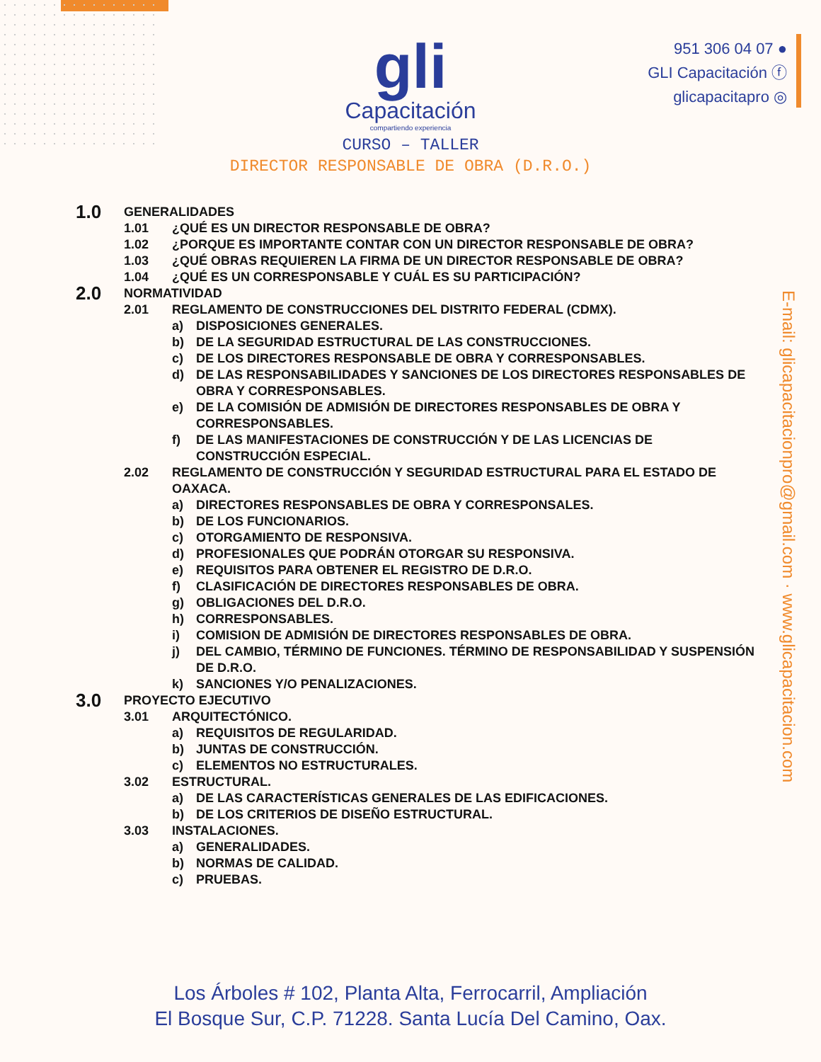gli
Capacitación
compartiendo experiencia
951 306 04 07 ●
GLI Capacitación ⓕ
glicapacitapro ◎
CURSO – TALLER
DIRECTOR RESPONSABLE DE OBRA (D.R.O.)
E-mail: glicapacitacionpro@gmail.com · www.glicapacitacion.com
1.0 GENERALIDADES
1.01 ¿QUÉ ES UN DIRECTOR RESPONSABLE DE OBRA?
1.02 ¿PORQUE ES IMPORTANTE CONTAR CON UN DIRECTOR RESPONSABLE DE OBRA?
1.03 ¿QUÉ OBRAS REQUIEREN LA FIRMA DE UN DIRECTOR RESPONSABLE DE OBRA?
1.04 ¿QUÉ ES UN CORRESPONSABLE Y CUÁL ES SU PARTICIPACIÓN?
2.0 NORMATIVIDAD
2.01 REGLAMENTO DE CONSTRUCCIONES DEL DISTRITO FEDERAL (CDMX).
a) DISPOSICIONES GENERALES.
b) DE LA SEGURIDAD ESTRUCTURAL DE LAS CONSTRUCCIONES.
c) DE LOS DIRECTORES RESPONSABLE DE OBRA Y CORRESPONSABLES.
d) DE LAS RESPONSABILIDADES Y SANCIONES DE LOS DIRECTORES RESPONSABLES DE OBRA Y CORRESPONSABLES.
e) DE LA COMISIÓN DE ADMISIÓN DE DIRECTORES RESPONSABLES DE OBRA Y CORRESPONSABLES.
f) DE LAS MANIFESTACIONES DE CONSTRUCCIÓN Y DE LAS LICENCIAS DE CONSTRUCCIÓN ESPECIAL.
2.02 REGLAMENTO DE CONSTRUCCIÓN Y SEGURIDAD ESTRUCTURAL PARA EL ESTADO DE OAXACA.
a) DIRECTORES RESPONSABLES DE OBRA Y CORRESPONSALES.
b) DE LOS FUNCIONARIOS.
c) OTORGAMIENTO DE RESPONSIVA.
d) PROFESIONALES QUE PODRÁN OTORGAR SU RESPONSIVA.
e) REQUISITOS PARA OBTENER EL REGISTRO DE D.R.O.
f) CLASIFICACIÓN DE DIRECTORES RESPONSABLES DE OBRA.
g) OBLIGACIONES DEL D.R.O.
h) CORRESPONSABLES.
i) COMISION DE ADMISIÓN DE DIRECTORES RESPONSABLES DE OBRA.
j) DEL CAMBIO, TÉRMINO DE FUNCIONES. TÉRMINO DE RESPONSABILIDAD Y SUSPENSIÓN DE D.R.O.
k) SANCIONES Y/O PENALIZACIONES.
3.0 PROYECTO EJECUTIVO
3.01 ARQUITECTÓNICO.
a) REQUISITOS DE REGULARIDAD.
b) JUNTAS DE CONSTRUCCIÓN.
c) ELEMENTOS NO ESTRUCTURALES.
3.02 ESTRUCTURAL.
a) DE LAS CARACTERÍSTICAS GENERALES DE LAS EDIFICACIONES.
b) DE LOS CRITERIOS DE DISEÑO ESTRUCTURAL.
3.03 INSTALACIONES.
a) GENERALIDADES.
b) NORMAS DE CALIDAD.
c) PRUEBAS.
Los Árboles # 102, Planta Alta, Ferrocarril, Ampliación
El Bosque Sur, C.P. 71228. Santa Lucía Del Camino, Oax.